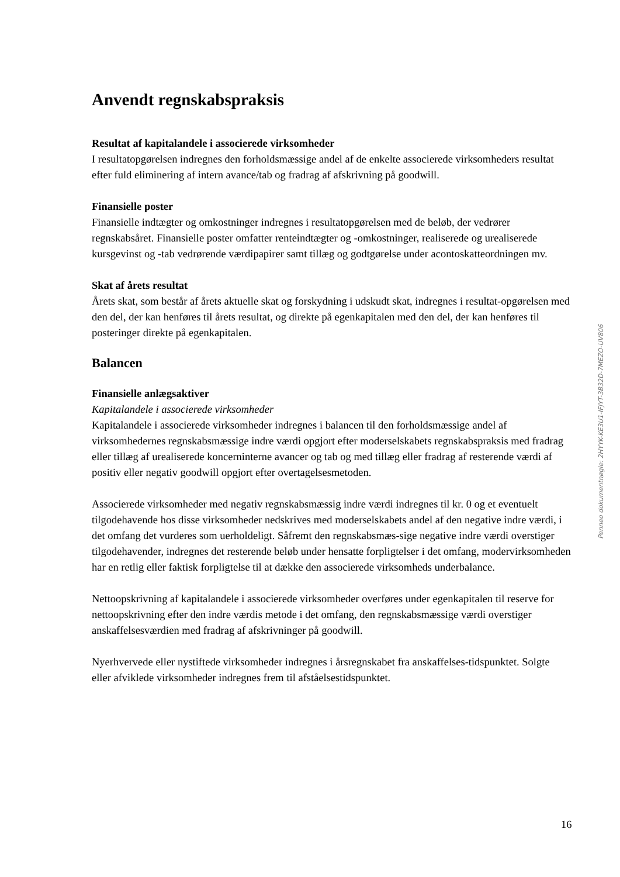Anvendt regnskabspraksis
Resultat af kapitalandele i associerede virksomheder
I resultatopgørelsen indregnes den forholdsmæssige andel af de enkelte associerede virksomheders resultat efter fuld eliminering af intern avance/tab og fradrag af afskrivning på goodwill.
Finansielle poster
Finansielle indtægter og omkostninger indregnes i resultatopgørelsen med de beløb, der vedrører regnskabsåret. Finansielle poster omfatter renteindtægter og -omkostninger, realiserede og urealiserede kursgevinst og -tab vedrørende værdipapirer samt tillæg og godtgørelse under acontoskatteordningen mv.
Skat af årets resultat
Årets skat, som består af årets aktuelle skat og forskydning i udskudt skat, indregnes i resultat-opgørelsen med den del, der kan henføres til årets resultat, og direkte på egenkapitalen med den del, der kan henføres til posteringer direkte på egenkapitalen.
Balancen
Finansielle anlægsaktiver
Kapitalandele i associerede virksomheder
Kapitalandele i associerede virksomheder indregnes i balancen til den forholdsmæssige andel af virksomhedernes regnskabsmæssige indre værdi opgjort efter moderselskabets regnskabspraksis med fradrag eller tillæg af urealiserede koncerninterne avancer og tab og med tillæg eller fradrag af resterende værdi af positiv eller negativ goodwill opgjort efter overtagelsesmetoden.
Associerede virksomheder med negativ regnskabsmæssig indre værdi indregnes til kr. 0 og et eventuelt tilgodehavende hos disse virksomheder nedskrives med moderselskabets andel af den negative indre værdi, i det omfang det vurderes som uerholdeligt. Såfremt den regnskabsmæs-sige negative indre værdi overstiger tilgodehavender, indregnes det resterende beløb under hensatte forpligtelser i det omfang, modervirksomheden har en retlig eller faktisk forpligtelse til at dække den associerede virksomheds underbalance.
Nettoopskrivning af kapitalandele i associerede virksomheder overføres under egenkapitalen til reserve for nettoopskrivning efter den indre værdis metode i det omfang, den regnskabsmæssige værdi overstiger anskaffelsesværdien med fradrag af afskrivninger på goodwill.
Nyerhvervede eller nystiftede virksomheder indregnes i årsregnskabet fra anskaffelses-tidspunktet. Solgte eller afviklede virksomheder indregnes frem til afståelsestidspunktet.
Penneo dokumentnøgle: 2HYYK-KE3U1-IFJYT-3B32D-7MEZO-UV806
16